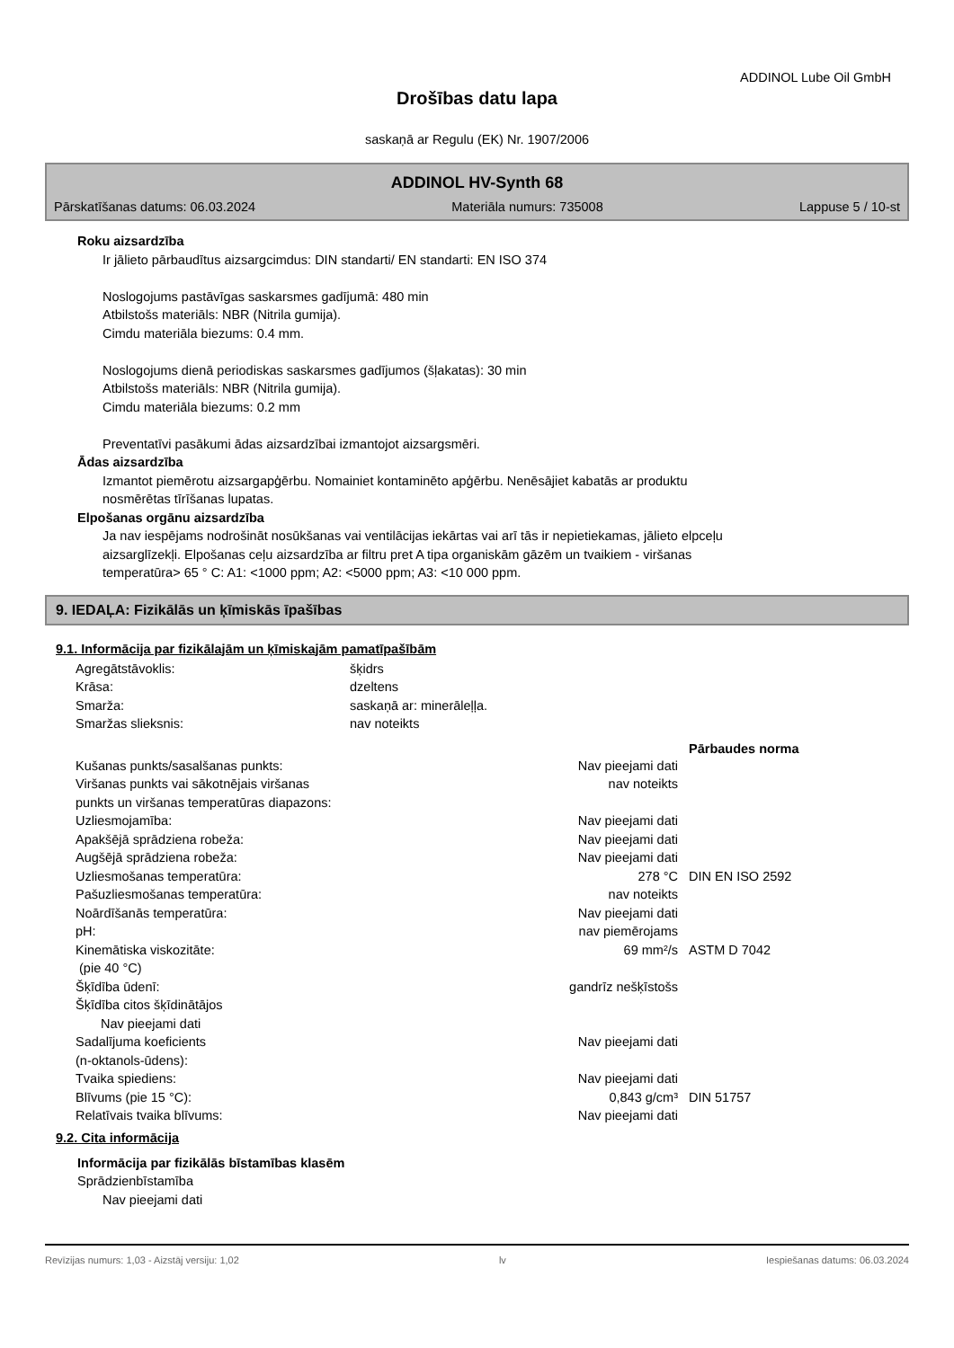ADDINOL Lube Oil GmbH
Drošības datu lapa
saskaņā ar Regulu (EK) Nr. 1907/2006
ADDINOL HV-Synth 68
Pārskatīšanas datums: 06.03.2024 Materiāla numurs: 735008 Lappuse 5 / 10-st
Roku aizsardzība
Ir jālieto pārbaudītus aizsargcimdus: DIN standarti/ EN standarti: EN ISO 374
Noslogojums pastāvīgas saskarsmes gadījumā: 480 min
Atbilstošs materiāls: NBR (Nitrila gumija).
Cimdu materiāla biezums: 0.4 mm.
Noslogojums dienā periodiskas saskarsmes gadījumos (šļakatas): 30 min
Atbilstošs materiāls: NBR (Nitrila gumija).
Cimdu materiāla biezums: 0.2 mm
Preventatīvi pasākumi ādas aizsardzībai izmantojot aizsargsmēri.
Ādas aizsardzība
Izmantot piemērotu aizsargapģērbu. Nomainiet kontaminēto apģērbu. Nenēsājiet kabatās ar produktu
nosmērētas tīrīšanas lupatas.
Elpošanas orgānu aizsardzība
Ja nav iespējams nodrošināt nosūkšanas vai ventilācijas iekārtas vai arī tās ir nepietiekamas, jālieto elpceļu
aizsarglīzekļi. Elpošanas ceļu aizsardzība ar filtru pret A tipa organiskām gāzēm un tvaikiem - viršanas
temperatūra> 65 ° C: A1: <1000 ppm; A2: <5000 ppm; A3: <10 000 ppm.
9. IEDAĻA: Fizikālās un ķīmiskās īpašības
9.1. Informācija par fizikālajām un ķīmiskajām pamatīpašībām
| Agregātstāvoklis: | šķidrs |
| Krāsa: | dzeltens |
| Smarža: | saskaņā ar: minerāleļļa. |
| Smaržas slieksnis: | nav noteikts |
| | | Pārbaudes norma |
| --- | --- | --- |
| Kušanas punkts/sasalšanas punkts: | Nav pieejami dati | |
| Viršanas punkts vai sākotnējais viršanas punkts un viršanas temperatūras diapazons: | nav noteikts | |
| Uzliesmojamība: | Nav pieejami dati | |
| Apakšējā sprādziena robeža: | Nav pieejami dati | |
| Augšējā sprādziena robeža: | Nav pieejami dati | |
| Uzliesmošanas temperatūra: | 278 °C | DIN EN ISO 2592 |
| Pašuzliesmošanas temperatūra: | nav noteikts | |
| Noārdīšanās temperatūra: | Nav pieejami dati | |
| pH: | nav piemērojams | |
| Kinemātiska viskozitāte: (pie 40 °C) | 69 mm²/s | ASTM D 7042 |
| Šķīdība ūdenī: | gandrīz nešķīstošs | |
| Šķīdība citos šķīdinātājos Nav pieejami dati | | |
| Sadalījuma koeficients (n-oktanols-ūdens): | Nav pieejami dati | |
| Tvaika spiediens: | Nav pieejami dati | |
| Blīvums (pie 15 °C): | 0,843 g/cm³ | DIN 51757 |
| Relatīvais tvaika blīvums: | Nav pieejami dati | |
9.2. Cita informācija
Informācija par fizikālās bīstamības klasēm
Sprādzienbīstamība
Nav pieejami dati
Revīzijas numurs: 1,03 - Aizstāj versiju: 1,02 lv Iespiešanas datums: 06.03.2024